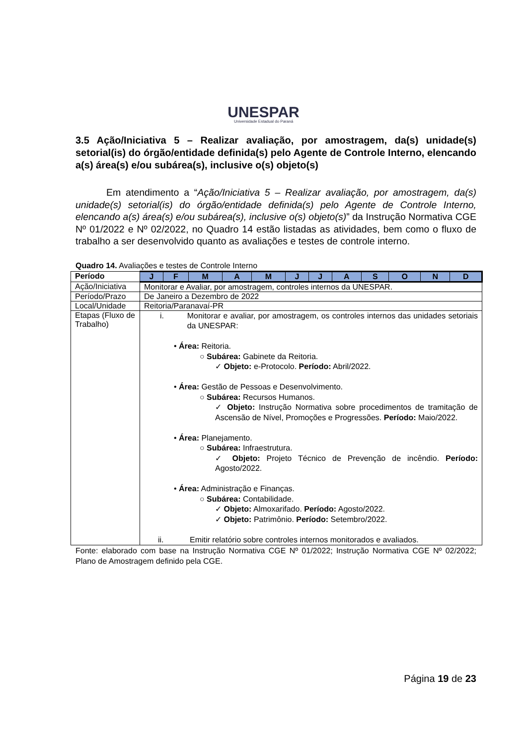UNESPAR
Universidade Estadual do Paraná
3.5 Ação/Iniciativa 5 – Realizar avaliação, por amostragem, da(s) unidade(s) setorial(is) do órgão/entidade definida(s) pelo Agente de Controle Interno, elencando a(s) área(s) e/ou subárea(s), inclusive o(s) objeto(s)
Em atendimento a “Ação/Iniciativa 5 – Realizar avaliação, por amostragem, da(s) unidade(s) setorial(is) do órgão/entidade definida(s) pelo Agente de Controle Interno, elencando a(s) área(s) e/ou subárea(s), inclusive o(s) objeto(s)” da Instrução Normativa CGE Nº 01/2022 e Nº 02/2022, no Quadro 14 estão listadas as atividades, bem como o fluxo de trabalho a ser desenvolvido quanto as avaliações e testes de controle interno.
Quadro 14. Avaliações e testes de Controle Interno
| Período | J | F | M | A | M | J | J | A | S | O | N | D |
| --- | --- | --- | --- | --- | --- | --- | --- | --- | --- | --- | --- | --- |
| Ação/Iniciativa | Monitorar e Avaliar, por amostragem, controles internos da UNESPAR. | | | | | | | | | | | |
| Período/Prazo | De Janeiro a Dezembro de 2022 | | | | | | | | | | | |
| Local/Unidade | Reitoria/Paranavaí-PR | | | | | | | | | | | |
| Etapas (Fluxo de Trabalho) | i. Monitorar e avaliar, por amostragem, os controles internos das unidades setoriais da UNESPAR: • Área: Reitoria. ○ Subárea: Gabinete da Reitoria. ✓ Objeto: e-Protocolo. Período: Abril/2022. • Área: Gestão de Pessoas e Desenvolvimento. ○ Subárea: Recursos Humanos. ✓ Objeto: Instrução Normativa sobre procedimentos de tramitação de Ascensão de Nível, Promoções e Progressões. Período: Maio/2022. • Área: Planejamento. ○ Subárea: Infraestrutura. ✓ Objeto: Projeto Técnico de Prevenção de incêndio. Período: Agosto/2022. • Área: Administração e Finanças. ○ Subárea: Contabilidade. ✓ Objeto: Almoxarifado. Período: Agosto/2022. ✓ Objeto: Patrimônio. Período: Setembro/2022. ii. Emitir relatório sobre controles internos monitorados e avaliados. | | | | | | | | | | | |
Fonte: elaborado com base na Instrução Normativa CGE Nº 01/2022; Instrução Normativa CGE Nº 02/2022; Plano de Amostragem definido pela CGE.
Página 19 de 23